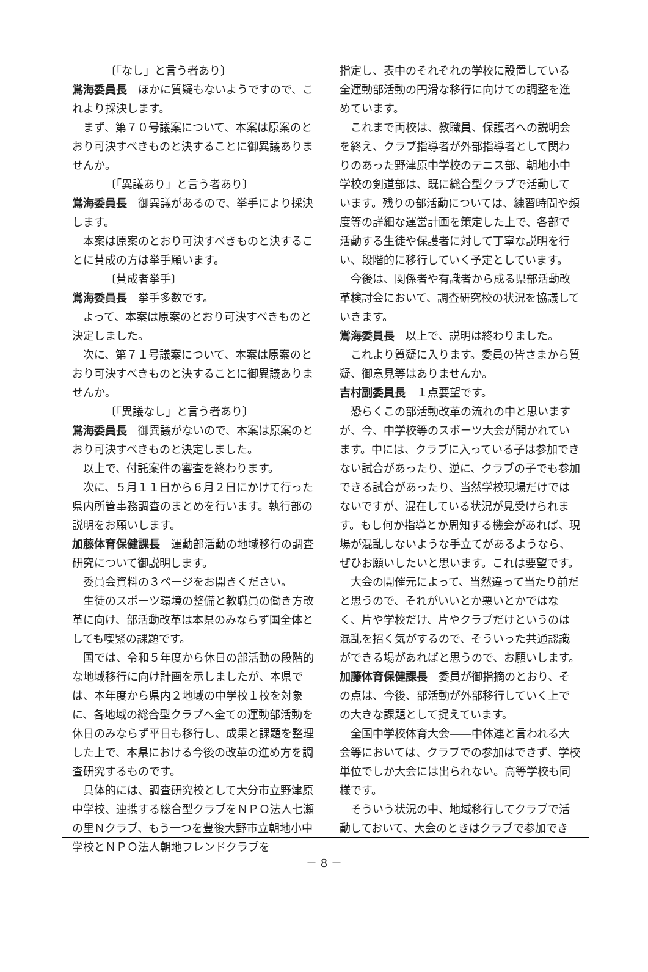〔「なし」と言う者あり〕
鴬海委員長　ほかに質疑もないようですので、これより採決します。
まず、第７０号議案について、本案は原案のとおり可決すべきものと決することに御異議ありませんか。
〔「異議あり」と言う者あり〕
鴬海委員長　御異議があるので、挙手により採決します。
本案は原案のとおり可決すべきものと決することに賛成の方は挙手願います。
〔賛成者挙手〕
鴬海委員長　挙手多数です。
よって、本案は原案のとおり可決すべきものと決定しました。
次に、第７１号議案について、本案は原案のとおり可決すべきものと決することに御異議ありませんか。
〔「異議なし」と言う者あり〕
鴬海委員長　御異議がないので、本案は原案のとおり可決すべきものと決定しました。
以上で、付託案件の審査を終わります。
次に、５月１１日から６月２日にかけて行った県内所管事務調査のまとめを行います。執行部の説明をお願いします。
加藤体育保健課長　運動部活動の地域移行の調査研究について御説明します。
委員会資料の３ページをお開きください。
生徒のスポーツ環境の整備と教職員の働き方改革に向け、部活動改革は本県のみならず国全体としても喫緊の課題です。
国では、令和５年度から休日の部活動の段階的な地域移行に向け計画を示しましたが、本県では、本年度から県内２地域の中学校１校を対象に、各地域の総合型クラブへ全ての運動部活動を休日のみならず平日も移行し、成果と課題を整理した上で、本県における今後の改革の進め方を調査研究するものです。
具体的には、調査研究校として大分市立野津原中学校、連携する総合型クラブをＮＰＯ法人七瀬の里Ｎクラブ、もう一つを豊後大野市立朝地小中学校とＮＰＯ法人朝地フレンドクラブを
指定し、表中のそれぞれの学校に設置している全運動部活動の円滑な移行に向けての調整を進めています。
これまで両校は、教職員、保護者への説明会を終え、クラブ指導者が外部指導者として関わりのあった野津原中学校のテニス部、朝地小中学校の剣道部は、既に総合型クラブで活動しています。残りの部活動については、練習時間や頻度等の詳細な運営計画を策定した上で、各部で活動する生徒や保護者に対して丁寧な説明を行い、段階的に移行していく予定としています。
今後は、関係者や有識者から成る県部活動改革検討会において、調査研究校の状況を協議していきます。
鴬海委員長　以上で、説明は終わりました。
これより質疑に入ります。委員の皆さまから質疑、御意見等はありませんか。
吉村副委員長　１点要望です。
恐らくこの部活動改革の流れの中と思いますが、今、中学校等のスポーツ大会が開かれています。中には、クラブに入っている子は参加できない試合があったり、逆に、クラブの子でも参加できる試合があったり、当然学校現場だけではないですが、混在している状況が見受けられます。もし何か指導とか周知する機会があれば、現場が混乱しないような手立てがあるようなら、ぜひお願いしたいと思います。これは要望です。
大会の開催元によって、当然違って当たり前だと思うので、それがいいとか悪いとかではなく、片や学校だけ、片やクラブだけというのは混乱を招く気がするので、そういった共通認識ができる場があればと思うので、お願いします。
加藤体育保健課長　委員が御指摘のとおり、その点は、今後、部活動が外部移行していく上での大きな課題として捉えています。
全国中学校体育大会――中体連と言われる大会等においては、クラブでの参加はできず、学校単位でしか大会には出られない。高等学校も同様です。
そういう状況の中、地域移行してクラブで活動しておいて、大会のときはクラブで参加でき
－ 8 －